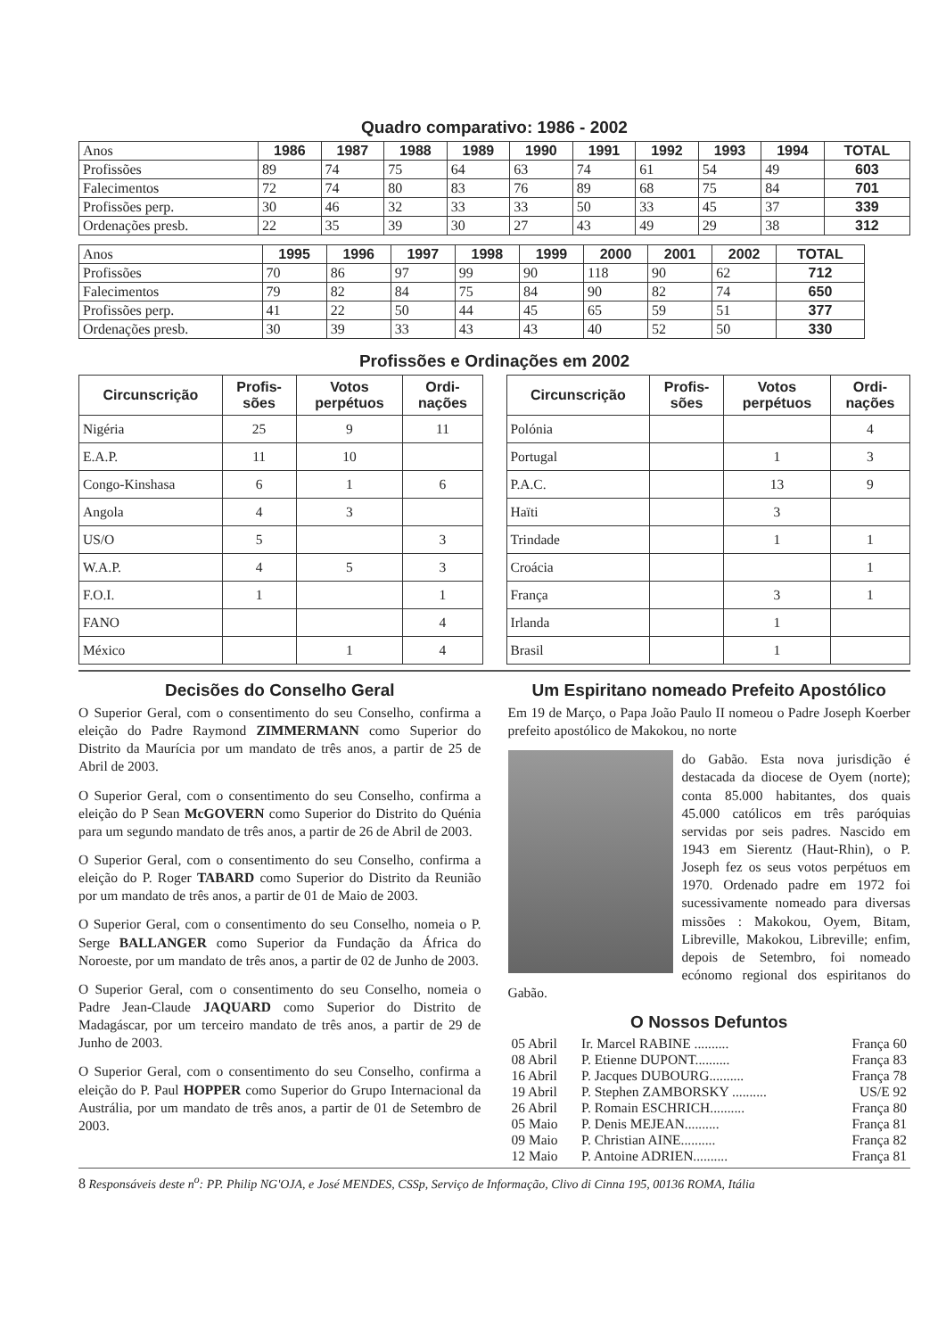Quadro comparativo: 1986 - 2002
| Anos | 1986 | 1987 | 1988 | 1989 | 1990 | 1991 | 1992 | 1993 | 1994 | TOTAL |
| Profissões | 89 | 74 | 75 | 64 | 63 | 74 | 61 | 54 | 49 | 603 |
| Falecimentos | 72 | 74 | 80 | 83 | 76 | 89 | 68 | 75 | 84 | 701 |
| Profissões perp. | 30 | 46 | 32 | 33 | 33 | 50 | 33 | 45 | 37 | 339 |
| Ordenações presb. | 22 | 35 | 39 | 30 | 27 | 43 | 49 | 29 | 38 | 312 |
| Anos | 1995 | 1996 | 1997 | 1998 | 1999 | 2000 | 2001 | 2002 | TOTAL |
| Profissões | 70 | 86 | 97 | 99 | 90 | 118 | 90 | 62 | 712 |
| Falecimentos | 79 | 82 | 84 | 75 | 84 | 90 | 82 | 74 | 650 |
| Profissões perp. | 41 | 22 | 50 | 44 | 45 | 65 | 59 | 51 | 377 |
| Ordenações presb. | 30 | 39 | 33 | 43 | 43 | 40 | 52 | 50 | 330 |
Profissões e Ordinações em 2002
| Circunscrição | Profis- sões | Votos perpétuos | Ordi- nações |
| --- | --- | --- | --- |
| Nigéria | 25 | 9 | 11 |
| E.A.P. | 11 | 10 | |
| Congo-Kinshasa | 6 | 1 | 6 |
| Angola | 4 | 3 | |
| US/O | 5 | | 3 |
| W.A.P. | 4 | 5 | 3 |
| F.O.I. | 1 | | 1 |
| FANO | | | 4 |
| México | | 1 | 4 |
| Circunscrição | Profis- sões | Votos perpétuos | Ordi- nações |
| --- | --- | --- | --- |
| Polónia | | | 4 |
| Portugal | | 1 | 3 |
| P.A.C. | | 13 | 9 |
| Haïti | | 3 | |
| Trindade | | 1 | 1 |
| Croácia | | | 1 |
| França | | 3 | 1 |
| Irlanda | | 1 | |
| Brasil | | 1 | |
Decisões do Conselho Geral
O Superior Geral, com o consentimento do seu Conselho, confirma a eleição do Padre Raymond ZIMMERMANN como Superior do Distrito da Maurícia por um mandato de três anos, a partir de 25 de Abril de 2003.
O Superior Geral, com o consentimento do seu Conselho, confirma a eleição do P Sean McGOVERN como Superior do Distrito do Quénia para um segundo mandato de três anos, a partir de 26 de Abril de 2003.
O Superior Geral, com o consentimento do seu Conselho, confirma a eleição do P. Roger TABARD como Superior do Distrito da Reunião por um mandato de três anos, a partir de 01 de Maio de 2003.
O Superior Geral, com o consentimento do seu Conselho, nomeia o P. Serge BALLANGER como Superior da Fundação da África do Noroeste, por um mandato de três anos, a partir de 02 de Junho de 2003.
O Superior Geral, com o consentimento do seu Conselho, nomeia o Padre Jean-Claude JAQUARD como Superior do Distrito de Madagáscar, por um terceiro mandato de três anos, a partir de 29 de Junho de 2003.
O Superior Geral, com o consentimento do seu Conselho, confirma a eleição do P. Paul HOPPER como Superior do Grupo Internacional da Austrália, por um mandato de três anos, a partir de 01 de Setembro de 2003.
Um Espiritano nomeado Prefeito Apostólico
Em 19 de Março, o Papa João Paulo II nomeou o Padre Joseph Koerber prefeito apostólico de Makokou, no norte
do Gabão. Esta nova jurisdição é destacada da diocese de Oyem (norte); conta 85.000 habitantes, dos quais 45.000 católicos em três paróquias servidas por seis padres. Nascido em 1943 em Sierentz (Haut-Rhin), o P. Joseph fez os seus votos perpétuos em 1970. Ordenado padre em 1972 foi sucessivamente nomeado para diversas missões : Makokou, Oyem, Bitam, Libreville, Makokou, Libreville; enfim, depois de Setembro, foi nomeado ecónomo regional dos espiritanos do Gabão.
O Nossos Defuntos
| 05 Abril | Ir. Marcel RABINE .......... | França 60 |
| 08 Abril | P. Etienne DUPONT.......... | França 83 |
| 16 Abril | P. Jacques DUBOURG.......... | França 78 |
| 19 Abril | P. Stephen ZAMBORSKY .......... | US/E 92 |
| 26 Abril | P. Romain ESCHRICH.......... | França 80 |
| 05 Maio | P. Denis MEJEAN.......... | França 81 |
| 09 Maio | P. Christian AINE.......... | França 82 |
| 12 Maio | P. Antoine ADRIEN.......... | França 81 |
8 Responsáveis deste n<sup>o</sup>: PP. Philip NG'OJA, e José MENDES, CSSp, Serviço de Informação, Clivo di Cinna 195, 00136 ROMA, Itália